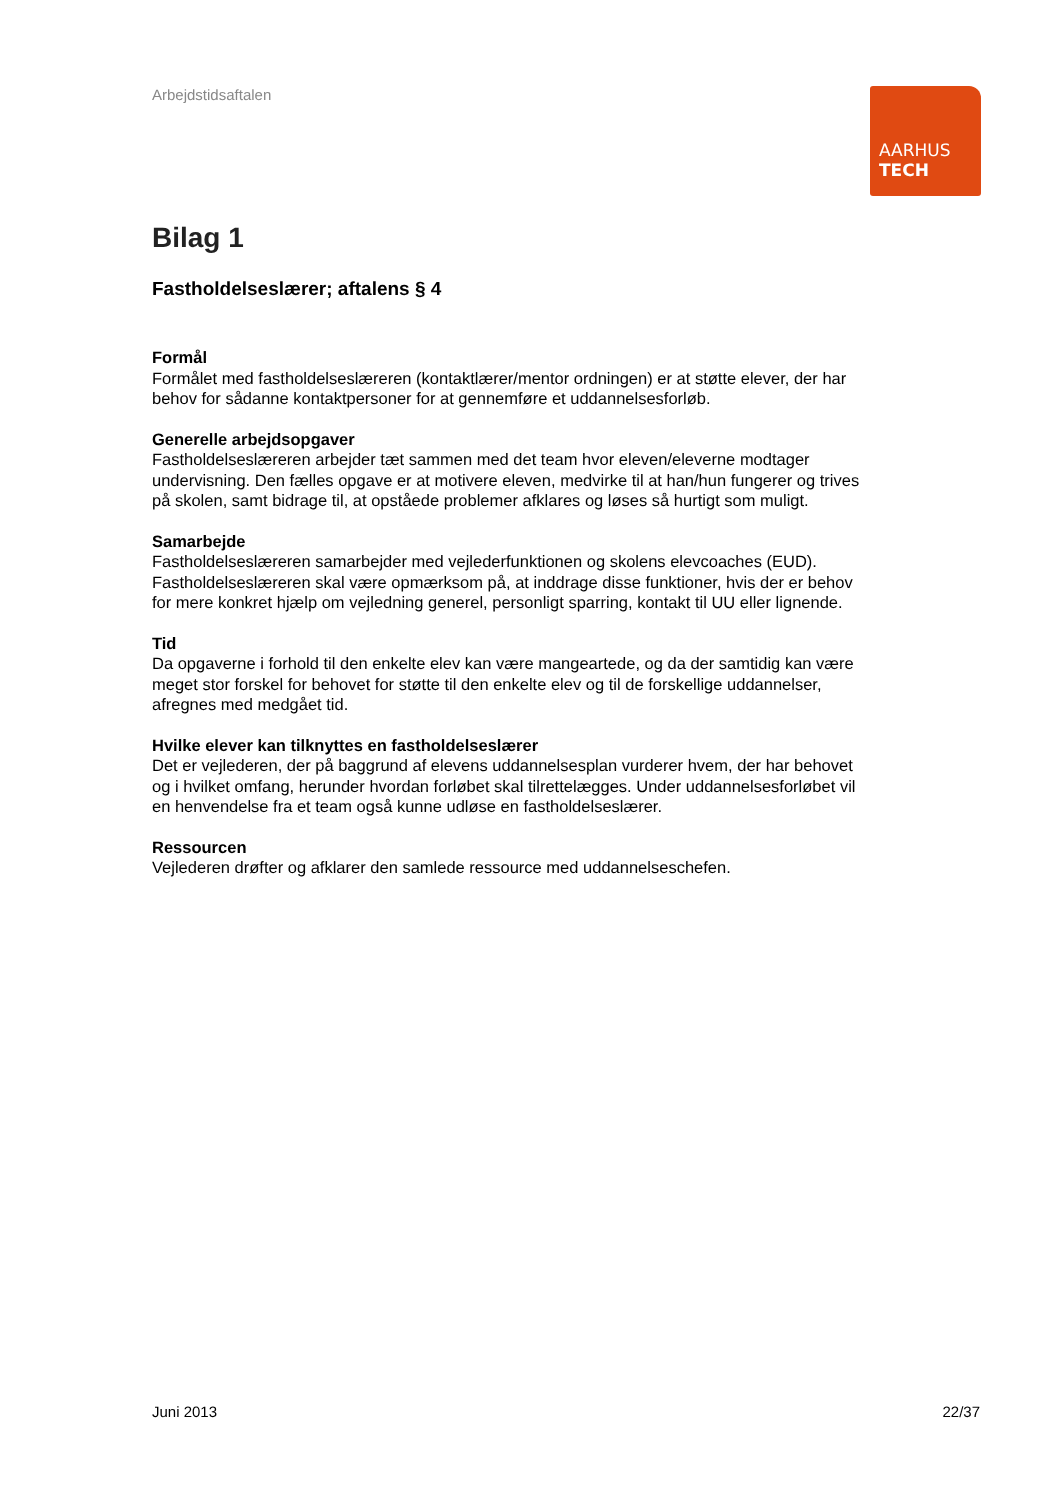Arbejdstidsaftalen
AARHUS
TECH
Bilag 1
Fastholdelseslærer; aftalens § 4
Formål
Formålet med fastholdelseslæreren (kontaktlærer/mentor ordningen) er at støtte elever, der har behov for sådanne kontaktpersoner for at gennemføre et uddannelsesforløb.
Generelle arbejdsopgaver
Fastholdelseslæreren arbejder tæt sammen med det team hvor eleven/eleverne modtager undervisning. Den fælles opgave er at motivere eleven, medvirke til at han/hun fungerer og trives på skolen, samt bidrage til, at opståede problemer afklares og løses så hurtigt som muligt.
Samarbejde
Fastholdelseslæreren samarbejder med vejlederfunktionen og skolens elevcoaches (EUD). Fastholdelseslæreren skal være opmærksom på, at inddrage disse funktioner, hvis der er behov for mere konkret hjælp om vejledning generel, personligt sparring, kontakt til UU eller lignende.
Tid
Da opgaverne i forhold til den enkelte elev kan være mangeartede, og da der samtidig kan være meget stor forskel for behovet for støtte til den enkelte elev og til de forskellige uddannelser, afregnes med medgået tid.
Hvilke elever kan tilknyttes en fastholdelseslærer
Det er vejlederen, der på baggrund af elevens uddannelsesplan vurderer hvem, der har behovet og i hvilket omfang, herunder hvordan forløbet skal tilrettelægges. Under uddannelsesforløbet vil en henvendelse fra et team også kunne udløse en fastholdelseslærer.
Ressourcen
Vejlederen drøfter og afklarer den samlede ressource med uddannelseschefen.
Juni 2013 22/37